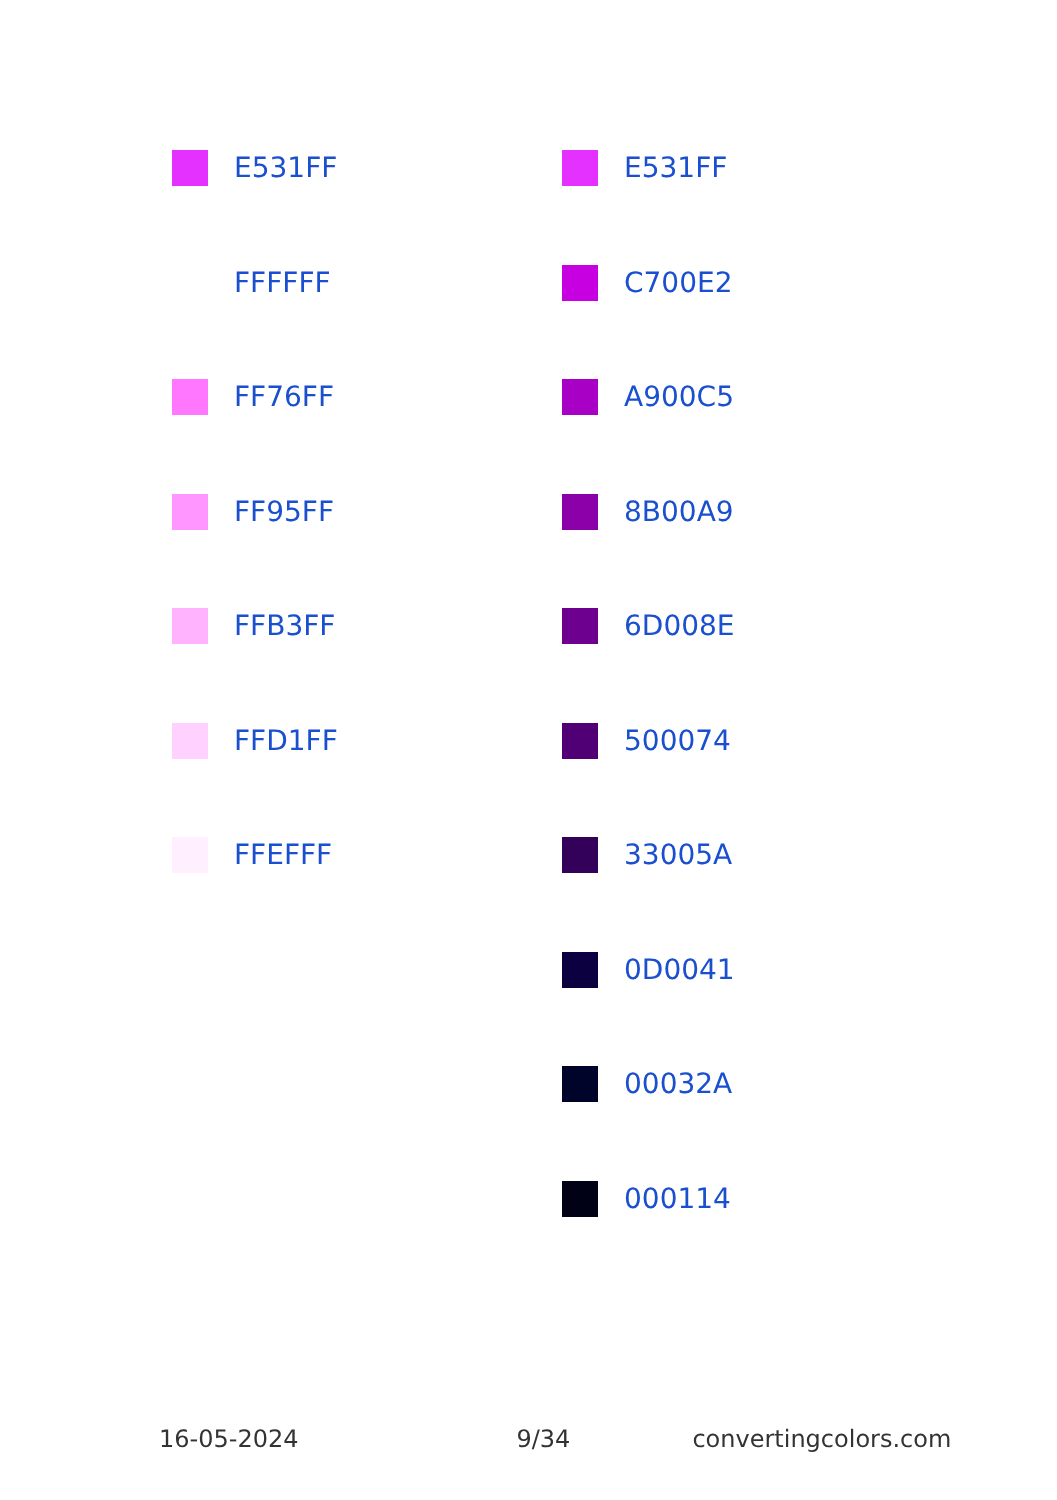E531FF
FFFFFF
FF76FF
FF95FF
FFB3FF
FFD1FF
FFEFFF
E531FF
C700E2
A900C5
8B00A9
6D008E
500074
33005A
0D0041
00032A
000114
16-05-2024 9/34 convertingcolors.com